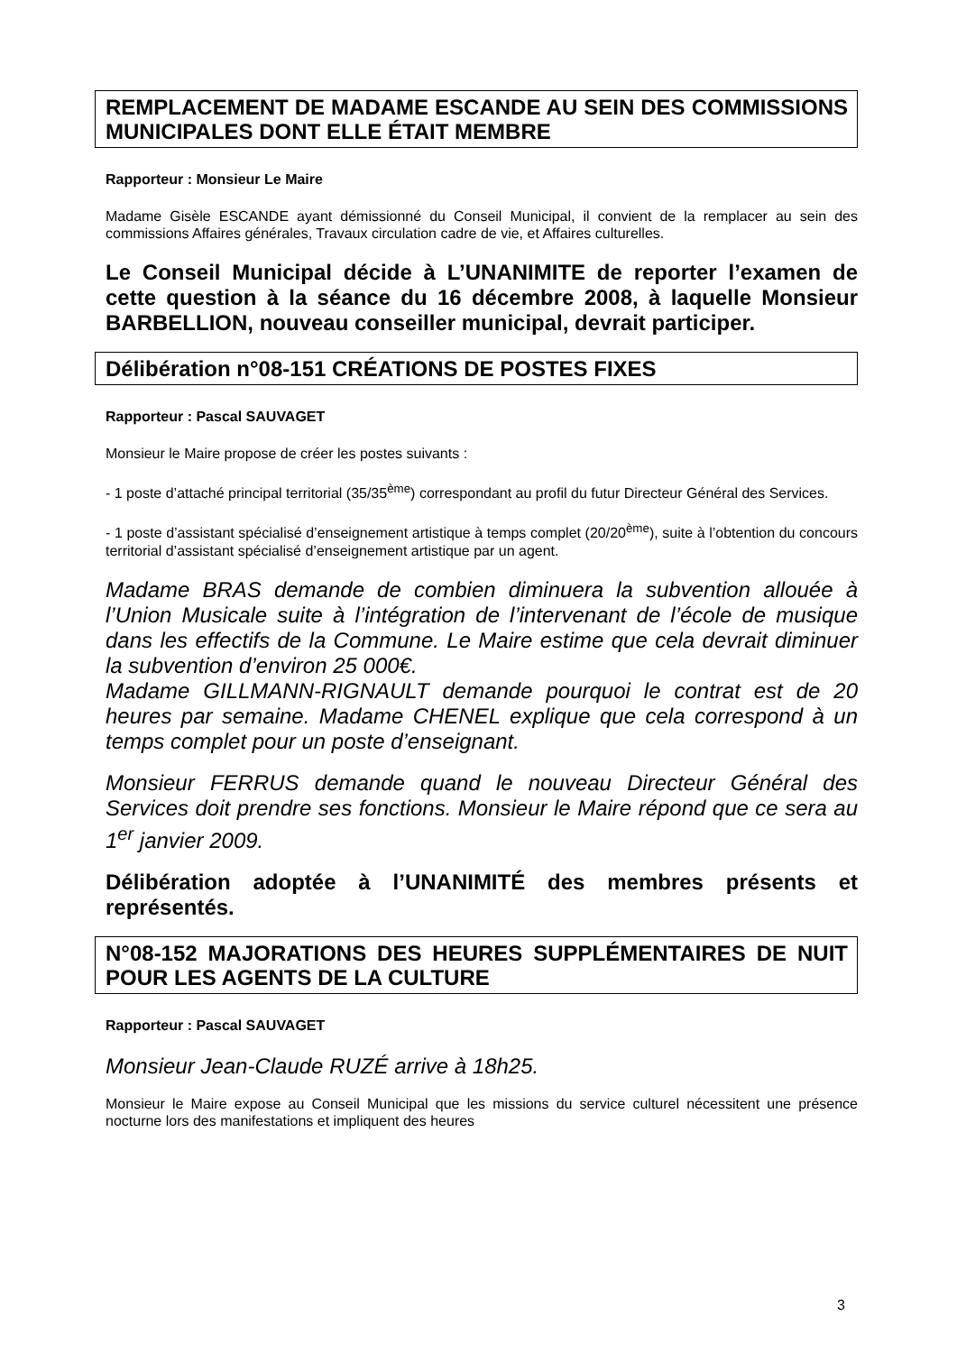REMPLACEMENT DE MADAME ESCANDE AU SEIN DES COMMISSIONS MUNICIPALES DONT ELLE ÉTAIT MEMBRE
Rapporteur : Monsieur Le Maire
Madame Gisèle ESCANDE ayant démissionné du Conseil Municipal, il convient de la remplacer au sein des commissions Affaires générales, Travaux circulation cadre de vie, et Affaires culturelles.
Le Conseil Municipal décide à L’UNANIMITE de reporter l’examen de cette question à la séance du 16 décembre 2008, à laquelle Monsieur BARBELLION, nouveau conseiller municipal, devrait participer.
Délibération n°08-151 CRÉATIONS DE POSTES FIXES
Rapporteur : Pascal SAUVAGET
Monsieur le Maire propose de créer les postes suivants :
- 1 poste d’attaché principal territorial (35/35<sup>ème</sup>) correspondant au profil du futur Directeur Général des Services.
- 1 poste d’assistant spécialisé d’enseignement artistique à temps complet (20/20<sup>ème</sup>), suite à l’obtention du concours territorial d’assistant spécialisé d’enseignement artistique par un agent.
Madame BRAS demande de combien diminuera la subvention allouée à l’Union Musicale suite à l’intégration de l’intervenant de l’école de musique dans les effectifs de la Commune. Le Maire estime que cela devrait diminuer la subvention d’environ 25 000€.
Madame GILLMANN-RIGNAULT demande pourquoi le contrat est de 20 heures par semaine. Madame CHENEL explique que cela correspond à un temps complet pour un poste d’enseignant.
Monsieur FERRUS demande quand le nouveau Directeur Général des Services doit prendre ses fonctions. Monsieur le Maire répond que ce sera au 1<sup>er</sup> janvier 2009.
Délibération adoptée à l’UNANIMITÉ des membres présents et représentés.
N°08-152 MAJORATIONS DES HEURES SUPPLÉMENTAIRES DE NUIT POUR LES AGENTS DE LA CULTURE
Rapporteur : Pascal SAUVAGET
Monsieur Jean-Claude RUZÉ arrive à 18h25.
Monsieur le Maire expose au Conseil Municipal que les missions du service culturel nécessitent une présence nocturne lors des manifestations et impliquent des heures
3